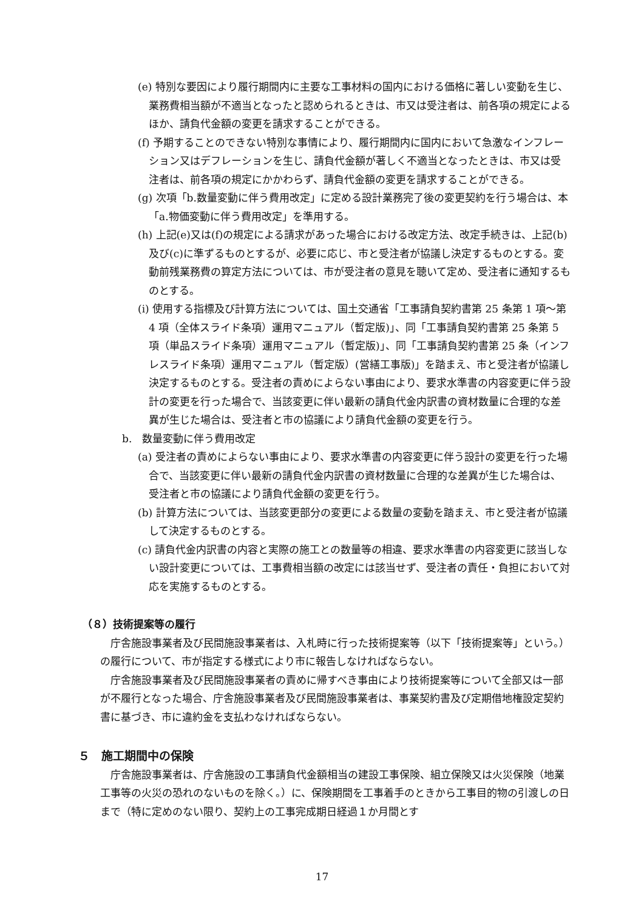(e) 特別な要因により履行期間内に主要な工事材料の国内における価格に著しい変動を生じ、業務費相当額が不適当となったと認められるときは、市又は受注者は、前各項の規定によるほか、請負代金額の変更を請求することができる。
(f) 予期することのできない特別な事情により、履行期間内に国内において急激なインフレーション又はデフレーションを生じ、請負代金額が著しく不適当となったときは、市又は受注者は、前各項の規定にかかわらず、請負代金額の変更を請求することができる。
(g) 次項「b.数量変動に伴う費用改定」に定める設計業務完了後の変更契約を行う場合は、本「a.物価変動に伴う費用改定」を準用する。
(h) 上記(e)又は(f)の規定による請求があった場合における改定方法、改定手続きは、上記(b)及び(c)に準ずるものとするが、必要に応じ、市と受注者が協議し決定するものとする。変動前残業務費の算定方法については、市が受注者の意見を聴いて定め、受注者に通知するものとする。
(i) 使用する指標及び計算方法については、国土交通省「工事請負契約書第 25 条第 1 項～第 4 項（全体スライド条項）運用マニュアル（暫定版)」、同「工事請負契約書第 25 条第 5 項（単品スライド条項）運用マニュアル（暫定版)」、同「工事請負契約書第 25 条（インフレスライド条項）運用マニュアル（暫定版）(営繕工事版)」を踏まえ、市と受注者が協議し決定するものとする。受注者の責めによらない事由により、要求水準書の内容変更に伴う設計の変更を行った場合で、当該変更に伴い最新の請負代金内訳書の資材数量に合理的な差異が生じた場合は、受注者と市の協議により請負代金額の変更を行う。
b.　数量変動に伴う費用改定
(a) 受注者の責めによらない事由により、要求水準書の内容変更に伴う設計の変更を行った場合で、当該変更に伴い最新の請負代金内訳書の資材数量に合理的な差異が生じた場合は、受注者と市の協議により請負代金額の変更を行う。
(b) 計算方法については、当該変更部分の変更による数量の変動を踏まえ、市と受注者が協議して決定するものとする。
(c) 請負代金内訳書の内容と実際の施工との数量等の相違、要求水準書の内容変更に該当しない設計変更については、工事費相当額の改定には該当せず、受注者の責任・負担において対応を実施するものとする。
（８）技術提案等の履行
庁舎施設事業者及び民間施設事業者は、入札時に行った技術提案等（以下「技術提案等」という。）の履行について、市が指定する様式により市に報告しなければならない。
庁舎施設事業者及び民間施設事業者の責めに帰すべき事由により技術提案等について全部又は一部が不履行となった場合、庁舎施設事業者及び民間施設事業者は、事業契約書及び定期借地権設定契約書に基づき、市に違約金を支払わなければならない。
５　施工期間中の保険
庁舎施設事業者は、庁舎施設の工事請負代金額相当の建設工事保険、組立保険又は火災保険（地業工事等の火災の恐れのないものを除く。）に、保険期間を工事着手のときから工事目的物の引渡しの日まで（特に定めのない限り、契約上の工事完成期日経過１か月間とす
17